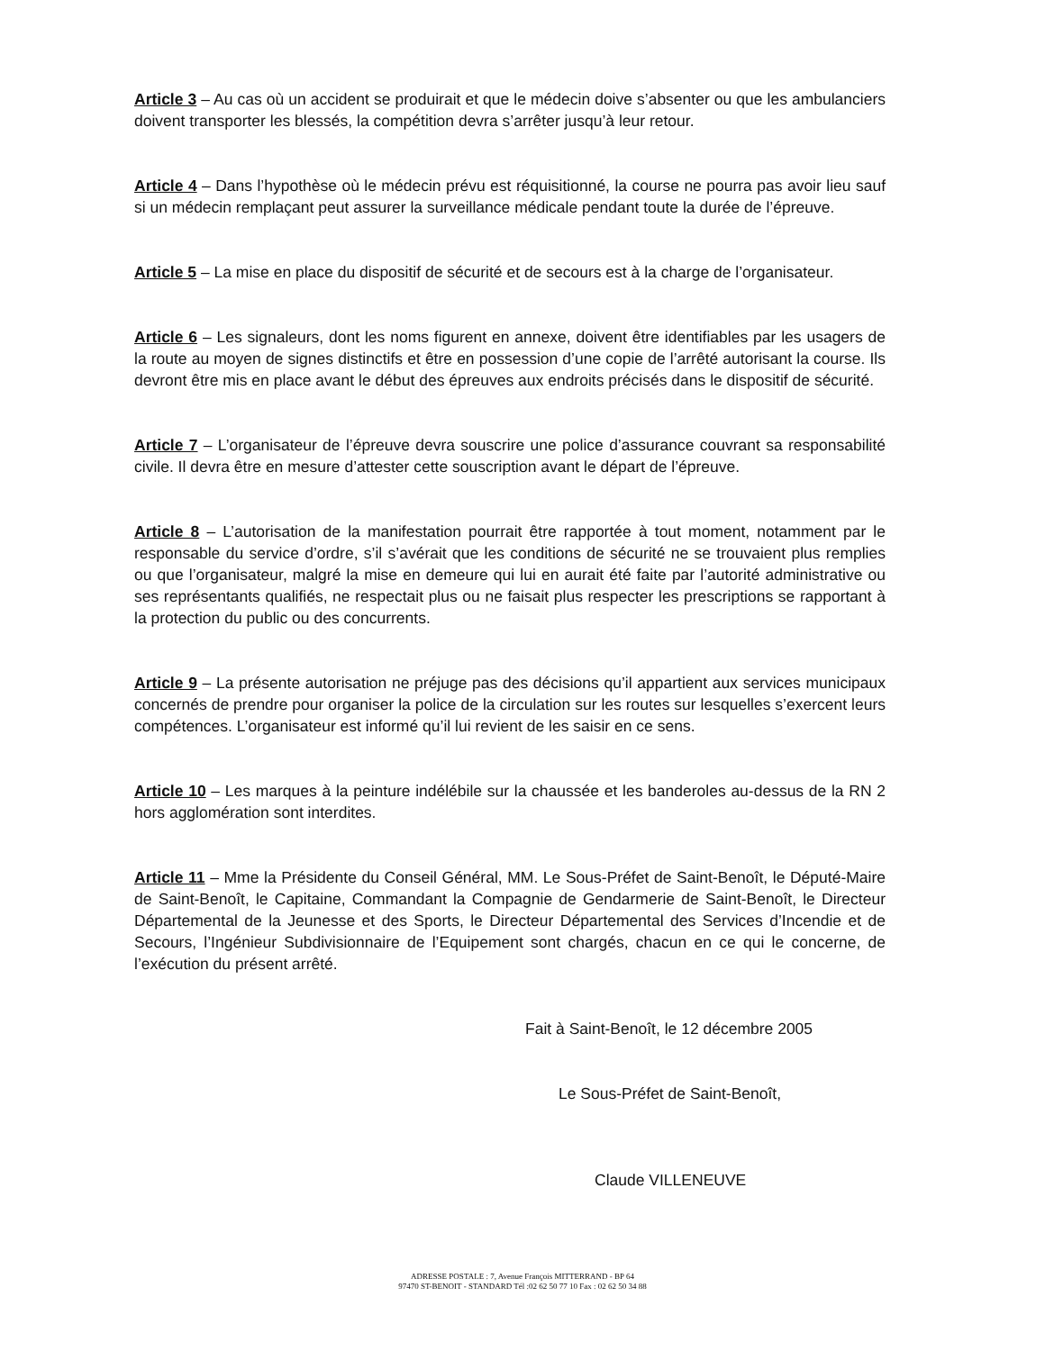Article 3 – Au cas où un accident se produirait et que le médecin doive s’absenter ou que les ambulanciers doivent transporter les blessés, la compétition devra s’arrêter jusqu’à leur retour.
Article 4 – Dans l’hypothèse où le médecin prévu est réquisitionné, la course ne pourra pas avoir lieu sauf si un médecin remplaçant peut assurer la surveillance médicale pendant toute la durée de l’épreuve.
Article 5 – La mise en place du dispositif de sécurité et de secours est à la charge de l’organisateur.
Article 6 – Les signaleurs, dont les noms figurent en annexe, doivent être identifiables par les usagers de la route au moyen de signes distinctifs et être en possession d’une copie de l’arrêté autorisant la course. Ils devront être mis en place avant le début des épreuves aux endroits précisés dans le dispositif de sécurité.
Article 7 – L’organisateur de l’épreuve devra souscrire une police d’assurance couvrant sa responsabilité civile. Il devra être en mesure d’attester cette souscription avant le départ de l’épreuve.
Article 8 – L’autorisation de la manifestation pourrait être rapportée à tout moment, notamment par le responsable du service d’ordre, s’il s’avérait que les conditions de sécurité ne se trouvaient plus remplies ou que l’organisateur, malgré la mise en demeure qui lui en aurait été faite par l’autorité administrative ou ses représentants qualifiés, ne respectait plus ou ne faisait plus respecter les prescriptions se rapportant à la protection du public ou des concurrents.
Article 9 – La présente autorisation ne préjuge pas des décisions qu’il appartient aux services municipaux concernés de prendre pour organiser la police de la circulation sur les routes sur lesquelles s’exercent leurs compétences. L’organisateur est informé qu’il lui revient de les saisir en ce sens.
Article 10 – Les marques à la peinture indélébile sur la chaussée et les banderoles au-dessus de la RN 2 hors agglomération sont interdites.
Article 11 – Mme la Présidente du Conseil Général, MM. Le Sous-Préfet de Saint-Benoît, le Député-Maire de Saint-Benoît, le Capitaine, Commandant la Compagnie de Gendarmerie de Saint-Benoît, le Directeur Départemental de la Jeunesse et des Sports, le Directeur Départemental des Services d’Incendie et de Secours, l’Ingénieur Subdivisionnaire de l’Equipement sont chargés, chacun en ce qui le concerne, de l’exécution du présent arrêté.
Fait à Saint-Benoît, le 12 décembre 2005
Le Sous-Préfet de Saint-Benoît,
Claude VILLENEUVE
ADRESSE POSTALE : 7, Avenue François MITTERRAND - BP 64
97470 ST-BENOIT - STANDARD Tél :02 62 50 77 10 Fax : 02 62 50 34 88